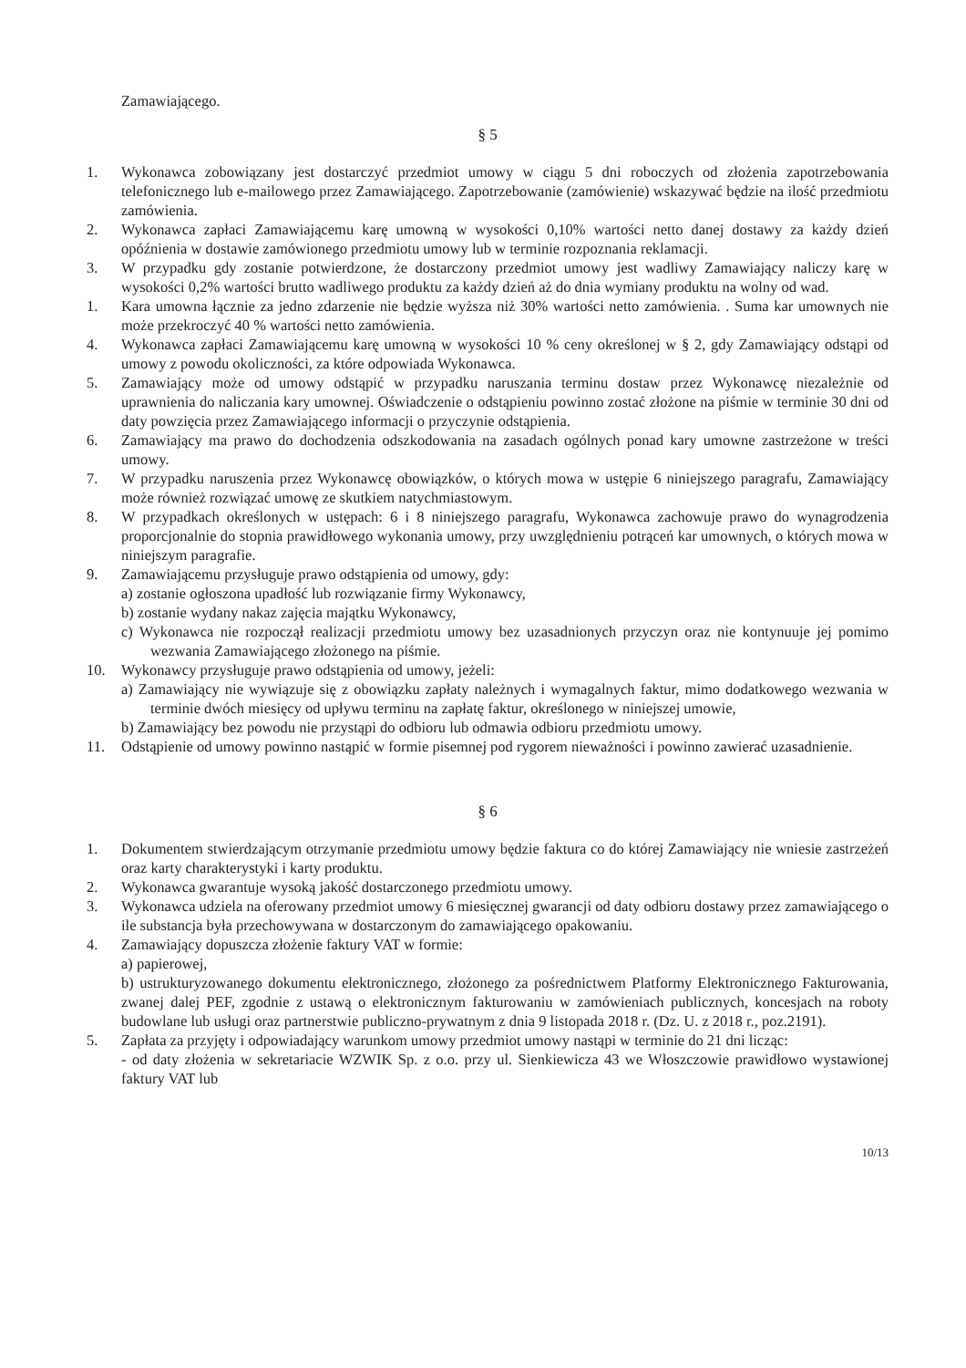Zamawiającego.
§ 5
1. Wykonawca zobowiązany jest dostarczyć przedmiot umowy w ciągu 5 dni roboczych od złożenia zapotrzebowania telefonicznego lub e-mailowego przez Zamawiającego. Zapotrzebowanie (zamówienie) wskazywać będzie na ilość przedmiotu zamówienia.
2. Wykonawca zapłaci Zamawiającemu karę umowną w wysokości 0,10% wartości netto danej dostawy za każdy dzień opóźnienia w dostawie zamówionego przedmiotu umowy lub w terminie rozpoznania reklamacji.
3. W przypadku gdy zostanie potwierdzone, że dostarczony przedmiot umowy jest wadliwy Zamawiający naliczy karę w wysokości 0,2% wartości brutto wadliwego produktu za każdy dzień aż do dnia wymiany produktu na wolny od wad.
1. Kara umowna łącznie za jedno zdarzenie nie będzie wyższa niż 30% wartości netto zamówienia. . Suma kar umownych nie może przekroczyć 40 % wartości netto zamówienia.
4. Wykonawca zapłaci Zamawiającemu karę umowną w wysokości 10 % ceny określonej w § 2, gdy Zamawiający odstąpi od umowy z powodu okoliczności, za które odpowiada Wykonawca.
5. Zamawiający może od umowy odstąpić w przypadku naruszania terminu dostaw przez Wykonawcę niezależnie od uprawnienia do naliczania kary umownej. Oświadczenie o odstąpieniu powinno zostać złożone na piśmie w terminie 30 dni od daty powzięcia przez Zamawiającego informacji o przyczynie odstąpienia.
6. Zamawiający ma prawo do dochodzenia odszkodowania na zasadach ogólnych ponad kary umowne zastrzeżone w treści umowy.
7. W przypadku naruszenia przez Wykonawcę obowiązków, o których mowa w ustępie 6 niniejszego paragrafu, Zamawiający może również rozwiązać umowę ze skutkiem natychmiastowym.
8. W przypadkach określonych w ustępach: 6 i 8 niniejszego paragrafu, Wykonawca zachowuje prawo do wynagrodzenia proporcjonalnie do stopnia prawidłowego wykonania umowy, przy uwzględnieniu potrąceń kar umownych, o których mowa w niniejszym paragrafie.
9. Zamawiającemu przysługuje prawo odstąpienia od umowy, gdy:
a) zostanie ogłoszona upadłość lub rozwiązanie firmy Wykonawcy,
b) zostanie wydany nakaz zajęcia majątku Wykonawcy,
c) Wykonawca nie rozpoczął realizacji przedmiotu umowy bez uzasadnionych przyczyn oraz nie kontynuuje jej pomimo wezwania Zamawiającego złożonego na piśmie.
10. Wykonawcy przysługuje prawo odstąpienia od umowy, jeżeli:
a) Zamawiający nie wywiązuje się z obowiązku zapłaty należnych i wymagalnych faktur, mimo dodatkowego wezwania w terminie dwóch miesięcy od upływu terminu na zapłatę faktur, określonego w niniejszej umowie,
b) Zamawiający bez powodu nie przystąpi do odbioru lub odmawia odbioru przedmiotu umowy.
11. Odstąpienie od umowy powinno nastąpić w formie pisemnej pod rygorem nieważności i powinno zawierać uzasadnienie.
§ 6
1. Dokumentem stwierdzającym otrzymanie przedmiotu umowy będzie faktura co do której Zamawiający nie wniesie zastrzeżeń oraz karty charakterystyki i karty produktu.
2. Wykonawca gwarantuje wysoką jakość dostarczonego przedmiotu umowy.
3. Wykonawca udziela na oferowany przedmiot umowy 6 miesięcznej gwarancji od daty odbioru dostawy przez zamawiającego o ile substancja była przechowywana w dostarczonym do zamawiającego opakowaniu.
4. Zamawiający dopuszcza złożenie faktury VAT w formie:
a) papierowej,
b) ustrukturyzowanego dokumentu elektronicznego, złożonego za pośrednictwem Platformy Elektronicznego Fakturowania, zwanej dalej PEF, zgodnie z ustawą o elektronicznym fakturowaniu w zamówieniach publicznych, koncesjach na roboty budowlane lub usługi oraz partnerstwie publiczno-prywatnym z dnia 9 listopada 2018 r. (Dz. U. z 2018 r., poz.2191).
5. Zapłata za przyjęty i odpowiadający warunkom umowy przedmiot umowy nastąpi w terminie do 21 dni licząc:
- od daty złożenia w sekretariacie WZWIK Sp. z o.o. przy ul. Sienkiewicza 43 we Włoszczowie prawidłowo wystawionej faktury VAT lub
10/13